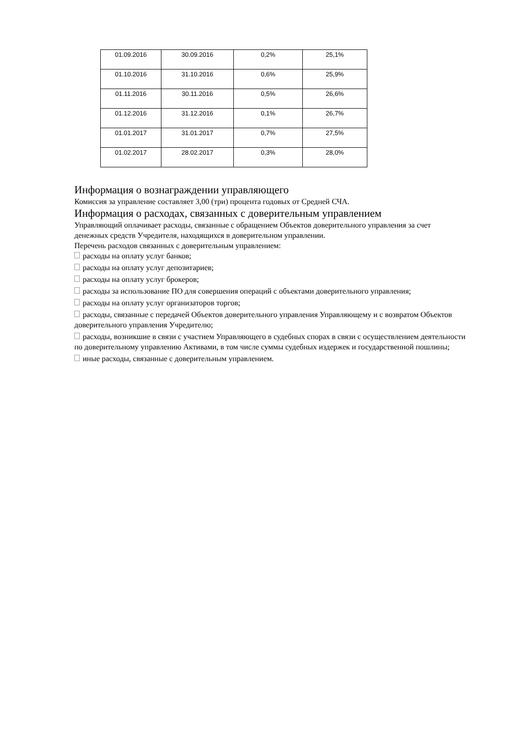| 01.09.2016 | 30.09.2016 | 0,2% | 25,1% |
| 01.10.2016 | 31.10.2016 | 0,6% | 25,9% |
| 01.11.2016 | 30.11.2016 | 0,5% | 26,6% |
| 01.12.2016 | 31.12.2016 | 0,1% | 26,7% |
| 01.01.2017 | 31.01.2017 | 0,7% | 27,5% |
| 01.02.2017 | 28.02.2017 | 0,3% | 28,0% |
Информация о вознаграждении управляющего
Комиссия за управление составляет 3,00 (три) процента годовых от Средней СЧА.
Информация о расходах, связанных с доверительным управлением
Управляющий оплачивает расходы, связанные с обращением Объектов доверительного управления за счет денежных средств Учредителя, находящихся в доверительном управлении.
Перечень расходов связанных с доверительным управлением:
расходы на оплату услуг банков;
расходы на оплату услуг депозитариев;
расходы на оплату услуг брокеров;
расходы за использование ПО для совершения операций с объектами доверительного управления;
расходы на оплату услуг организаторов торгов;
расходы, связанные с передачей Объектов доверительного управления Управляющему и с возвратом Объектов доверительного управления Учредителю;
расходы, возникшие в связи с участием Управляющего в судебных спорах в связи с осуществлением деятельности по доверительному управлению Активами, в том числе суммы судебных издержек и государственной пошлины;
иные расходы, связанные с доверительным управлением.